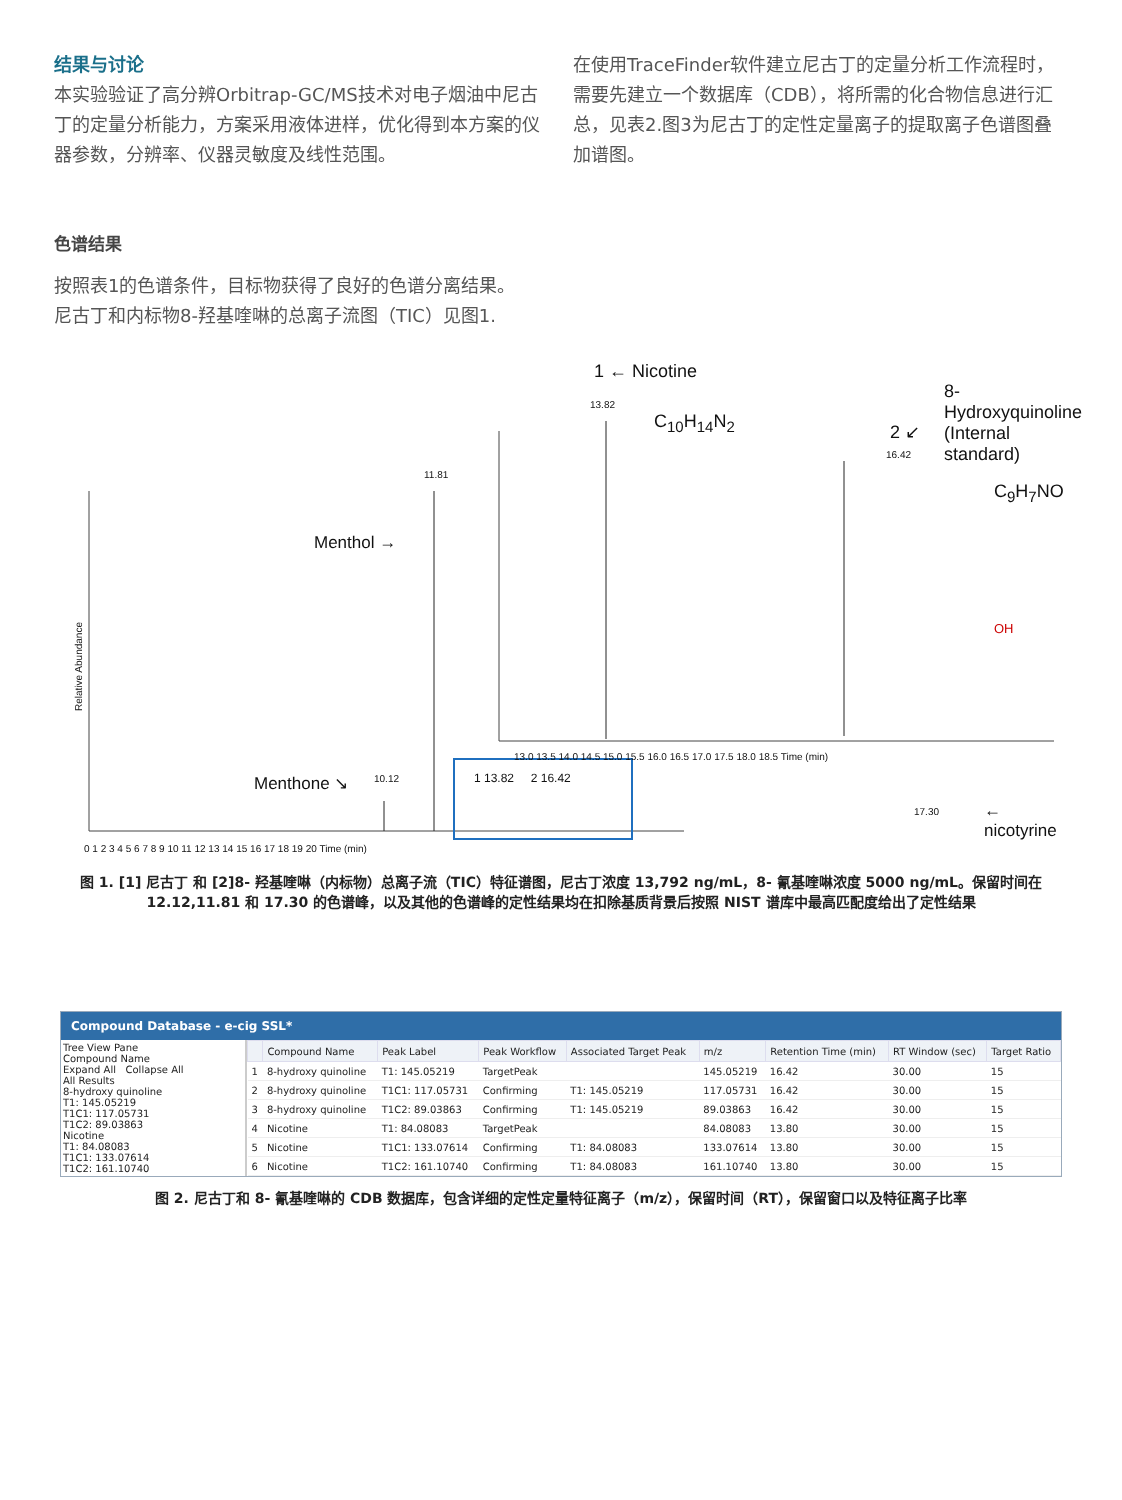结果与讨论
本实验验证了高分辨Orbitrap-GC/MS技术对电子烟油中尼古丁的定量分析能力，方案采用液体进样，优化得到本方案的仪器参数，分辨率、仪器灵敏度及线性范围。
在使用TraceFinder软件建立尼古丁的定量分析工作流程时，需要先建立一个数据库（CDB），将所需的化合物信息进行汇总，见表2.图3为尼古丁的定性定量离子的提取离子色谱图叠加谱图。
色谱结果
按照表1的色谱条件，目标物获得了良好的色谱分离结果。
尼古丁和内标物8-羟基喹啉的总离子流图（TIC）见图1.
Menthol →
11.81
Menthone ↘ 10.12
Relative Abundance
0 1 2 3 4 5 6 7 8 9 10 11 12 13 14 15 16 17 18 19 20 Time (min)
1 13.82 2 16.42
1 ← Nicotine
13.82
C<sub>10</sub>H<sub>14</sub>N<sub>2</sub> 2 ↙
16.42
8-Hydroxyquinoline
(Internal standard)
C<sub>9</sub>H<sub>7</sub>NO
OH
17.30 ← nicotyrine
13.0 13.5 14.0 14.5 15.0 15.5 16.0 16.5 17.0 17.5 18.0 18.5 Time (min)
图 1. [1] 尼古丁 和 [2]8- 羟基喹啉（内标物）总离子流（TIC）特征谱图，尼古丁浓度 13,792 ng/mL，8- 氰基喹啉浓度 5000 ng/mL。保留时间在 12.12,11.81 和 17.30 的色谱峰，以及其他的色谱峰的定性结果均在扣除基质背景后按照 NIST 谱库中最高匹配度给出了定性结果
Compound Database - e-cig SSL*
Tree View Pane
Compound Name
Expand All Collapse All
All Results
8-hydroxy quinoline
T1: 145.05219
T1C1: 117.05731
T1C2: 89.03863
Nicotine
T1: 84.08083
T1C1: 133.07614
T1C2: 161.10740
| | Compound Name | Peak Label | Peak Workflow | Associated Target Peak | m/z | Retention Time (min) | RT Window (sec) | Target Ratio |
| --- | --- | --- | --- | --- | --- | --- | --- | --- |
| 1 | 8-hydroxy quinoline | T1: 145.05219 | TargetPeak | | 145.05219 | 16.42 | 30.00 | 15 |
| 2 | 8-hydroxy quinoline | T1C1: 117.05731 | Confirming | T1: 145.05219 | 117.05731 | 16.42 | 30.00 | 15 |
| 3 | 8-hydroxy quinoline | T1C2: 89.03863 | Confirming | T1: 145.05219 | 89.03863 | 16.42 | 30.00 | 15 |
| 4 | Nicotine | T1: 84.08083 | TargetPeak | | 84.08083 | 13.80 | 30.00 | 15 |
| 5 | Nicotine | T1C1: 133.07614 | Confirming | T1: 84.08083 | 133.07614 | 13.80 | 30.00 | 15 |
| 6 | Nicotine | T1C2: 161.10740 | Confirming | T1: 84.08083 | 161.10740 | 13.80 | 30.00 | 15 |
图 2. 尼古丁和 8- 氰基喹啉的 CDB 数据库，包含详细的定性定量特征离子（m/z），保留时间（RT），保留窗口以及特征离子比率